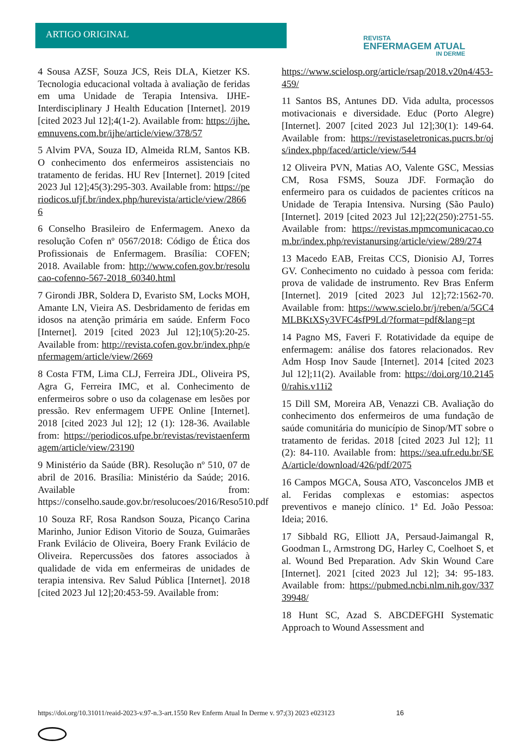ARTIGO ORIGINAL
REVISTA
ENFERMAGEM ATUAL
IN DERME
4 Sousa AZSF, Souza JCS, Reis DLA, Kietzer KS. Tecnologia educacional voltada à avaliação de feridas em uma Unidade de Terapia Intensiva. IJHE-Interdisciplinary J Health Education [Internet]. 2019 [cited 2023 Jul 12];4(1-2). Available from: https://ijhe.emnuvens.com.br/ijhe/article/view/378/57
5 Alvim PVA, Souza ID, Almeida RLM, Santos KB. O conhecimento dos enfermeiros assistenciais no tratamento de feridas. HU Rev [Internet]. 2019 [cited 2023 Jul 12];45(3):295-303. Available from: https://periodicos.ufjf.br/index.php/hurevista/article/view/28666
6 Conselho Brasileiro de Enfermagem. Anexo da resolução Cofen nº 0567/2018: Código de Ética dos Profissionais de Enfermagem. Brasília: COFEN; 2018. Available from: http://www.cofen.gov.br/resolucao-cofenno-567-2018_60340.html
7 Girondi JBR, Soldera D, Evaristo SM, Locks MOH, Amante LN, Vieira AS. Desbridamento de feridas em idosos na atenção primária em saúde. Enferm Foco [Internet]. 2019 [cited 2023 Jul 12];10(5):20-25. Available from: http://revista.cofen.gov.br/index.php/enfermagem/article/view/2669
8 Costa FTM, Lima CLJ, Ferreira JDL, Oliveira PS, Agra G, Ferreira IMC, et al. Conhecimento de enfermeiros sobre o uso da colagenase em lesões por pressão. Rev enfermagem UFPE Online [Internet]. 2018 [cited 2023 Jul 12]; 12 (1): 128-36. Available from: https://periodicos.ufpe.br/revistas/revistaenfermagem/article/view/23190
9 Ministério da Saúde (BR). Resolução nº 510, 07 de abril de 2016. Brasília: Ministério da Saúde; 2016. Available from: https://conselho.saude.gov.br/resolucoes/2016/Reso510.pdf
10 Souza RF, Rosa Randson Souza, Picanço Carina Marinho, Junior Edison Vitorio de Souza, Guimarães Frank Evilácio de Oliveira, Boery Frank Evilácio de Oliveira. Repercussões dos fatores associados à qualidade de vida em enfermeiras de unidades de terapia intensiva. Rev Salud Pública [Internet]. 2018 [cited 2023 Jul 12];20:453-59. Available from:
https://www.scielosp.org/article/rsap/2018.v20n4/453-459/
11 Santos BS, Antunes DD. Vida adulta, processos motivacionais e diversidade. Educ (Porto Alegre) [Internet]. 2007 [cited 2023 Jul 12];30(1): 149-64. Available from: https://revistaseletronicas.pucrs.br/ojs/index.php/faced/article/view/544
12 Oliveira PVN, Matias AO, Valente GSC, Messias CM, Rosa FSMS, Souza JDF. Formação do enfermeiro para os cuidados de pacientes críticos na Unidade de Terapia Intensiva. Nursing (São Paulo) [Internet]. 2019 [cited 2023 Jul 12];22(250):2751-55. Available from: https://revistas.mpmcomunicacao.com.br/index.php/revistanursing/article/view/289/274
13 Macedo EAB, Freitas CCS, Dionisio AJ, Torres GV. Conhecimento no cuidado à pessoa com ferida: prova de validade de instrumento. Rev Bras Enferm [Internet]. 2019 [cited 2023 Jul 12];72:1562-70. Available from: https://www.scielo.br/j/reben/a/5GC4MLBKtXSy3VFC4sfP9Ld/?format=pdf&lang=pt
14 Pagno MS, Faveri F. Rotatividade da equipe de enfermagem: análise dos fatores relacionados. Rev Adm Hosp Inov Saude [Internet]. 2014 [cited 2023 Jul 12];11(2). Available from: https://doi.org/10.21450/rahis.v11i2
15 Dill SM, Moreira AB, Venazzi CB. Avaliação do conhecimento dos enfermeiros de uma fundação de saúde comunitária do município de Sinop/MT sobre o tratamento de feridas. 2018 [cited 2023 Jul 12]; 11 (2): 84-110. Available from: https://sea.ufr.edu.br/SEA/article/download/426/pdf/2075
16 Campos MGCA, Sousa ATO, Vasconcelos JMB et al. Feridas complexas e estomias: aspectos preventivos e manejo clínico. 1ª Ed. João Pessoa: Ideia; 2016.
17 Sibbald RG, Elliott JA, Persaud-Jaimangal R, Goodman L, Armstrong DG, Harley C, Coelhoet S, et al. Wound Bed Preparation. Adv Skin Wound Care [Internet]. 2021 [cited 2023 Jul 12]; 34: 95-183. Available from: https://pubmed.ncbi.nlm.nih.gov/33739948/
18 Hunt SC, Azad S. ABCDEFGHI Systematic Approach to Wound Assessment and
https://doi.org/10.31011/reaid-2023-v.97-n.3-art.1550 Rev Enferm Atual In Derme v. 97;(3) 2023 e023123 16